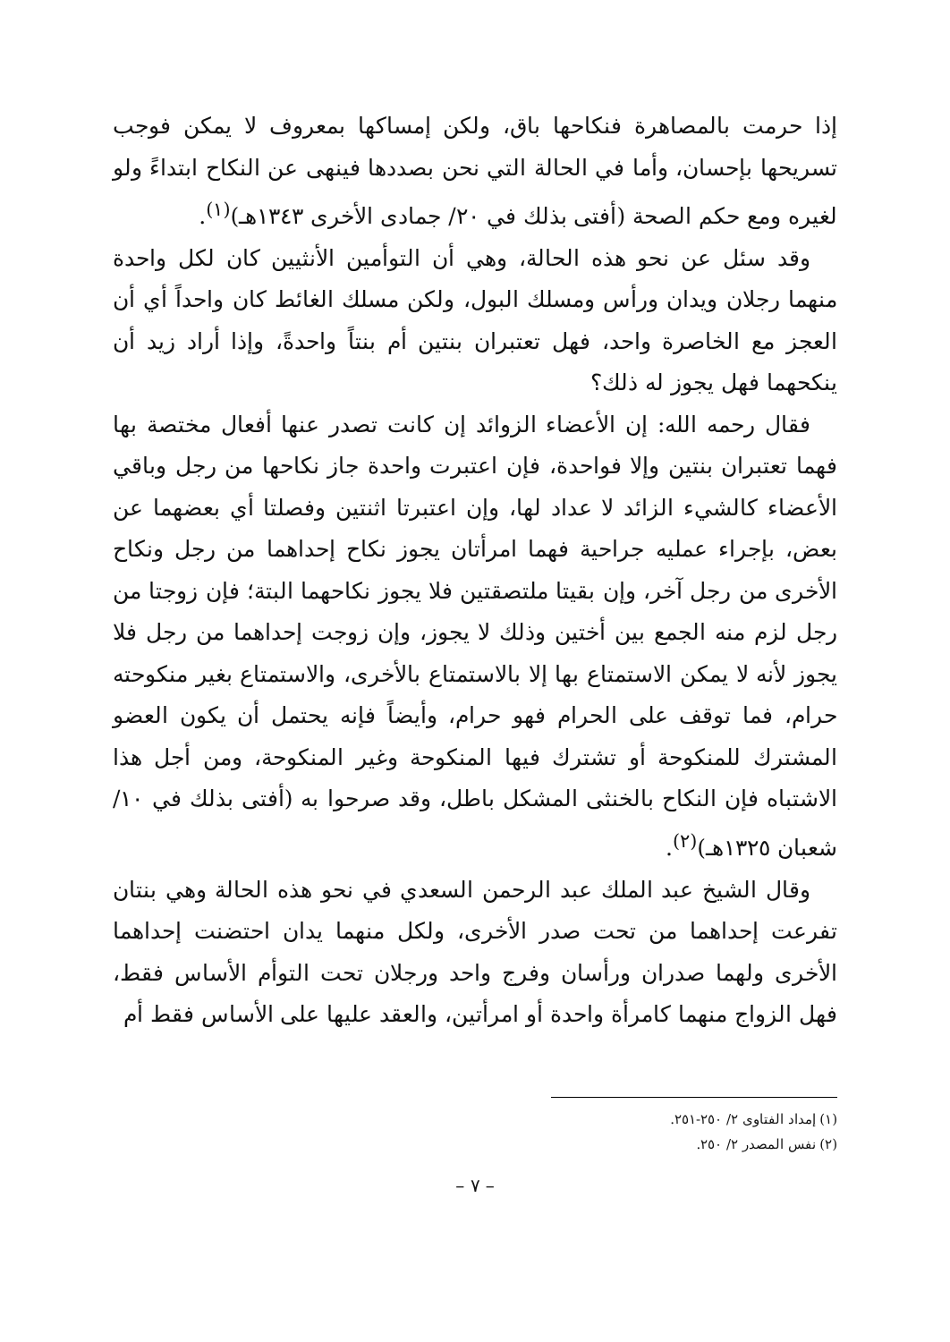إذا حرمت بالمصاهرة فنكاحها باق، ولكن إمساكها بمعروف لا يمكن فوجب تسريحها بإحسان، وأما في الحالة التي نحن بصددها فينهى عن النكاح ابتداءً ولو لغيره ومع حكم الصحة (أفتى بذلك في ٢٠/ جمادى الأخرى ١٣٤٣هـ)<sup>(١)</sup>.
وقد سئل عن نحو هذه الحالة، وهي أن التوأمين الأنثيين كان لكل واحدة منهما رجلان ويدان ورأس ومسلك البول، ولكن مسلك الغائط كان واحداً أي أن العجز مع الخاصرة واحد، فهل تعتبران بنتين أم بنتاً واحدةً، وإذا أراد زيد أن ينكحهما فهل يجوز له ذلك؟
فقال رحمه الله: إن الأعضاء الزوائد إن كانت تصدر عنها أفعال مختصة بها فهما تعتبران بنتين وإلا فواحدة، فإن اعتبرت واحدة جاز نكاحها من رجل وباقي الأعضاء كالشيء الزائد لا عداد لها، وإن اعتبرتا اثنتين وفصلتا أي بعضهما عن بعض، بإجراء عمليه جراحية فهما امرأتان يجوز نكاح إحداهما من رجل ونكاح الأخرى من رجل آخر، وإن بقيتا ملتصقتين فلا يجوز نكاحهما البتة؛ فإن زوجتا من رجل لزم منه الجمع بين أختين وذلك لا يجوز، وإن زوجت إحداهما من رجل فلا يجوز لأنه لا يمكن الاستمتاع بها إلا بالاستمتاع بالأخرى، والاستمتاع بغير منكوحته حرام، فما توقف على الحرام فهو حرام، وأيضاً فإنه يحتمل أن يكون العضو المشترك للمنكوحة أو تشترك فيها المنكوحة وغير المنكوحة، ومن أجل هذا الاشتباه فإن النكاح بالخنثى المشكل باطل، وقد صرحوا به (أفتى بذلك في ١٠/ شعبان ١٣٢٥هـ)<sup>(٢)</sup>.
وقال الشيخ عبد الملك عبد الرحمن السعدي في نحو هذه الحالة وهي بنتان تفرعت إحداهما من تحت صدر الأخرى، ولكل منهما يدان احتضنت إحداهما الأخرى ولهما صدران ورأسان وفرج واحد ورجلان تحت التوأم الأساس فقط، فهل الزواج منهما كامرأة واحدة أو امرأتين، والعقد عليها على الأساس فقط أم
(١) إمداد الفتاوى ٢/ ٢٥٠-٢٥١.
(٢) نفس المصدر ٢/ ٢٥٠.
– ٧ –